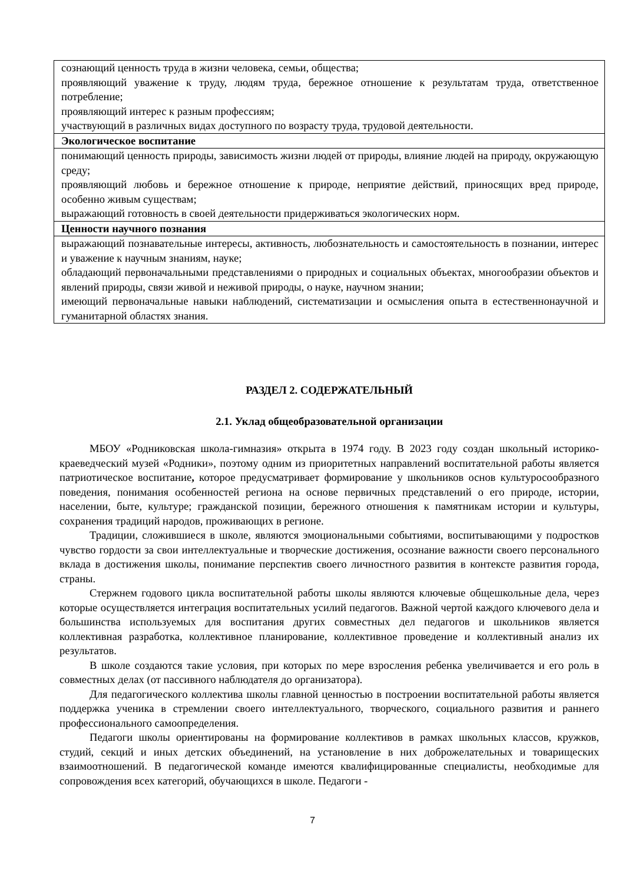| сознающий ценность труда в жизни человека, семьи, общества; проявляющий уважение к труду, людям труда, бережное отношение к результатам труда, ответственное потребление; проявляющий интерес к разным профессиям; участвующий в различных видах доступного по возрасту труда, трудовой деятельности. |
| Экологическое воспитание |
| понимающий ценность природы, зависимость жизни людей от природы, влияние людей на природу, окружающую среду; проявляющий любовь и бережное отношение к природе, неприятие действий, приносящих вред природе, особенно живым существам; выражающий готовность в своей деятельности придерживаться экологических норм. |
| Ценности научного познания |
| выражающий познавательные интересы, активность, любознательность и самостоятельность в познании, интерес и уважение к научным знаниям, науке; обладающий первоначальными представлениями о природных и социальных объектах, многообразии объектов и явлений природы, связи живой и неживой природы, о науке, научном знании; имеющий первоначальные навыки наблюдений, систематизации и осмысления опыта в естественнонаучной и гуманитарной областях знания. |
РАЗДЕЛ 2. СОДЕРЖАТЕЛЬНЫЙ
2.1. Уклад общеобразовательной организации
МБОУ «Родниковская школа-гимназия» открыта в 1974 году. В 2023 году создан школьный историко-краеведческий музей «Родники», поэтому одним из приоритетных направлений воспитательной работы является патриотическое воспитание, которое предусматривает формирование у школьников основ культуросообразного поведения, понимания особенностей региона на основе первичных представлений о его природе, истории, населении, быте, культуре; гражданской позиции, бережного отношения к памятникам истории и культуры, сохранения традиций народов, проживающих в регионе.
Традиции, сложившиеся в школе, являются эмоциональными событиями, воспитывающими у подростков чувство гордости за свои интеллектуальные и творческие достижения, осознание важности своего персонального вклада в достижения школы, понимание перспектив своего личностного развития в контексте развития города, страны.
Стержнем годового цикла воспитательной работы школы являются ключевые общешкольные дела, через которые осуществляется интеграция воспитательных усилий педагогов. Важной чертой каждого ключевого дела и большинства используемых для воспитания других совместных дел педагогов и школьников является коллективная разработка, коллективное планирование, коллективное проведение и коллективный анализ их результатов.
В школе создаются такие условия, при которых по мере взросления ребенка увеличивается и его роль в совместных делах (от пассивного наблюдателя до организатора).
Для педагогического коллектива школы главной ценностью в построении воспитательной работы является поддержка ученика в стремлении своего интеллектуального, творческого, социального развития и раннего профессионального самоопределения.
Педагоги школы ориентированы на формирование коллективов в рамках школьных классов, кружков, студий, секций и иных детских объединений, на установление в них доброжелательных и товарищеских взаимоотношений. В педагогической команде имеются квалифицированные специалисты, необходимые для сопровождения всех категорий, обучающихся в школе. Педагоги -
7